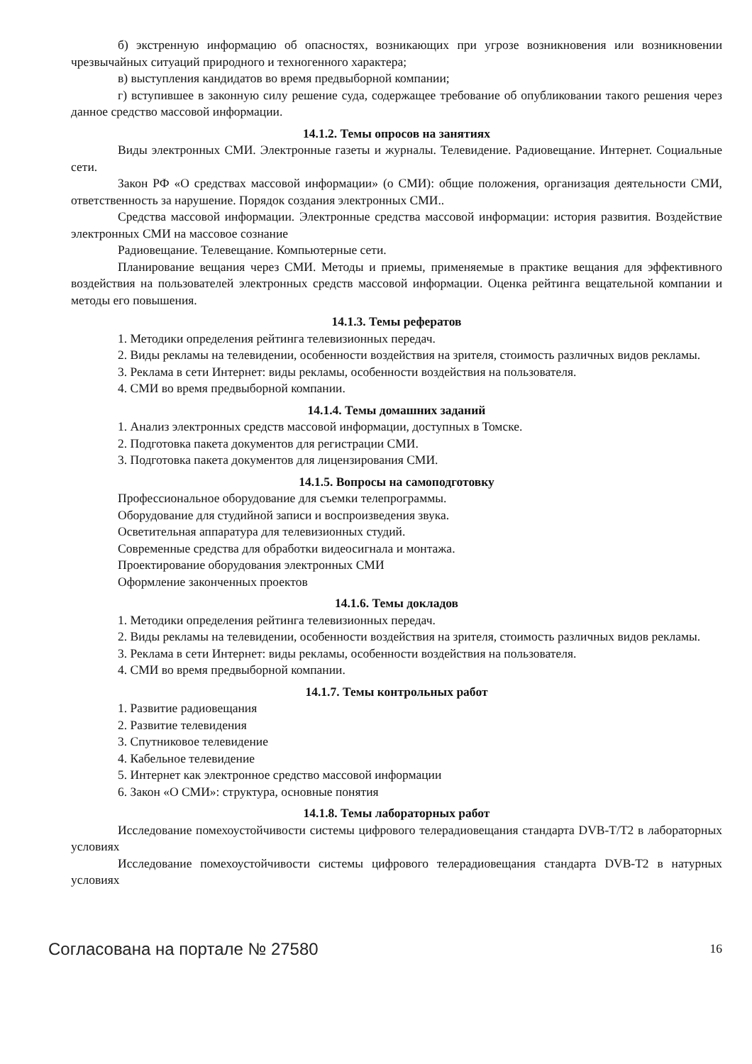б) экстренную информацию об опасностях, возникающих при угрозе возникновения или возникновении чрезвычайных ситуаций природного и техногенного характера;
в) выступления кандидатов во время предвыборной компании;
г) вступившее в законную силу решение суда, содержащее требование об опубликовании такого решения через данное средство массовой информации.
14.1.2. Темы опросов на занятиях
Виды электронных СМИ. Электронные газеты и журналы. Телевидение. Радиовещание. Интернет. Социальные сети.
Закон РФ «О средствах массовой информации» (о СМИ): общие положения, организация деятельности СМИ, ответственность за нарушение. Порядок создания электронных СМИ..
Средства массовой информации. Электронные средства массовой информации: история развития. Воздействие электронных СМИ на массовое сознание
Радиовещание. Телевещание. Компьютерные сети.
Планирование вещания через СМИ. Методы и приемы, применяемые в практике вещания для эффективного воздействия на пользователей электронных средств массовой информации. Оценка рейтинга вещательной компании и методы его повышения.
14.1.3. Темы рефератов
1. Методики определения рейтинга телевизионных передач.
2. Виды рекламы на телевидении, особенности воздействия на зрителя, стоимость различных видов рекламы.
3. Реклама в сети Интернет: виды рекламы, особенности воздействия на пользователя.
4. СМИ во время предвыборной компании.
14.1.4. Темы домашних заданий
1. Анализ электронных средств массовой информации, доступных в Томске.
2. Подготовка пакета документов для регистрации СМИ.
3. Подготовка пакета документов для лицензирования СМИ.
14.1.5. Вопросы на самоподготовку
Профессиональное оборудование для съемки телепрограммы.
Оборудование для студийной записи и воспроизведения звука.
Осветительная аппаратура для телевизионных студий.
Современные средства для обработки видеосигнала и монтажа.
Проектирование оборудования электронных СМИ
Оформление законченных проектов
14.1.6. Темы докладов
1. Методики определения рейтинга телевизионных передач.
2. Виды рекламы на телевидении, особенности воздействия на зрителя, стоимость различных видов рекламы.
3. Реклама в сети Интернет: виды рекламы, особенности воздействия на пользователя.
4. СМИ во время предвыборной компании.
14.1.7. Темы контрольных работ
1. Развитие радиовещания
2. Развитие телевидения
3. Спутниковое телевидение
4. Кабельное телевидение
5. Интернет как электронное средство массовой информации
6. Закон «О СМИ»: структура, основные понятия
14.1.8. Темы лабораторных работ
Исследование помехоустойчивости системы цифрового телерадиовещания стандарта DVB-T/T2 в лабораторных условиях
Исследование помехоустойчивости системы цифрового телерадиовещания стандарта DVB-T2 в натурных условиях
Согласована на портале № 27580 16